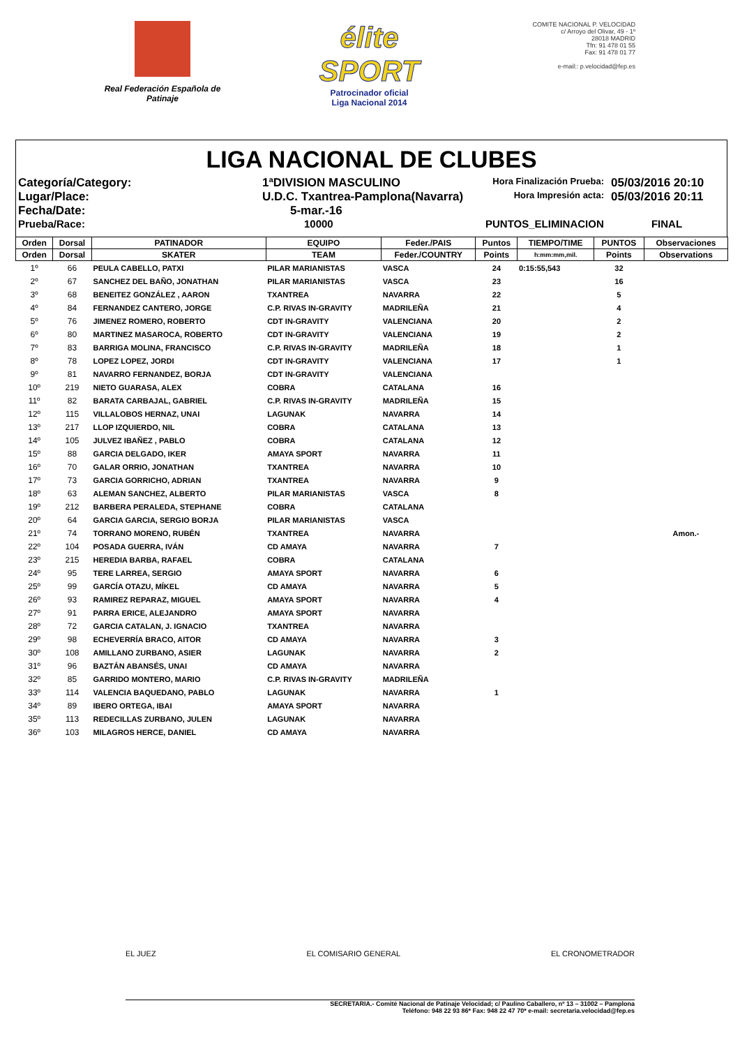Real Federación Española de Patinaje
élite SPORT
Patrocinador oficial
Liga Nacional 2014
COMITE NACIONAL P. VELOCIDAD
c/ Arroyo del Olivar, 49 - 1º
28018 MADRID
Tfn: 91 478 01 55
Fax: 91 478 01 77
e-mail:: p.velocidad@fep.es
LIGA NACIONAL DE CLUBES
Categoría/Category:
1ªDIVISION MASCULINO
Hora Finalización Prueba:
05/03/2016 20:10
Lugar/Place:
U.D.C. Txantrea-Pamplona(Navarra)
Hora Impresión acta:
05/03/2016 20:11
Fecha/Date:
5-mar.-16
Prueba/Race:
10000
PUNTOS_ELIMINACION
FINAL
| Orden | Dorsal | PATINADOR | EQUIPO | Feder./PAIS | Puntos | TIEMPO/TIME | PUNTOS | Observaciones |
| --- | --- | --- | --- | --- | --- | --- | --- | --- |
| Orden | Dorsal | SKATER | TEAM | Feder./COUNTRY | Points | h:mm:mm,mil. | Points | Observations |
| 1º | 66 | PEULA CABELLO, PATXI | PILAR MARIANISTAS | VASCA | 24 | 0:15:55,543 | 32 | |
| 2º | 67 | SANCHEZ DEL BAÑO, JONATHAN | PILAR MARIANISTAS | VASCA | 23 | | 16 | |
| 3º | 68 | BENEITEZ GONZÁLEZ , AARON | TXANTREA | NAVARRA | 22 | | 5 | |
| 4º | 84 | FERNANDEZ CANTERO, JORGE | C.P. RIVAS IN-GRAVITY | MADRILEÑA | 21 | | 4 | |
| 5º | 76 | JIMENEZ ROMERO, ROBERTO | CDT IN-GRAVITY | VALENCIANA | 20 | | 2 | |
| 6º | 80 | MARTINEZ MASAROCA, ROBERTO | CDT IN-GRAVITY | VALENCIANA | 19 | | 2 | |
| 7º | 83 | BARRIGA MOLINA, FRANCISCO | C.P. RIVAS IN-GRAVITY | MADRILEÑA | 18 | | 1 | |
| 8º | 78 | LOPEZ LOPEZ, JORDI | CDT IN-GRAVITY | VALENCIANA | 17 | | 1 | |
| 9º | 81 | NAVARRO FERNANDEZ, BORJA | CDT IN-GRAVITY | VALENCIANA | | | | |
| 10º | 219 | NIETO GUARASA, ALEX | COBRA | CATALANA | 16 | | | |
| 11º | 82 | BARATA CARBAJAL, GABRIEL | C.P. RIVAS IN-GRAVITY | MADRILEÑA | 15 | | | |
| 12º | 115 | VILLALOBOS HERNAZ, UNAI | LAGUNAK | NAVARRA | 14 | | | |
| 13º | 217 | LLOP IZQUIERDO, NIL | COBRA | CATALANA | 13 | | | |
| 14º | 105 | JULVEZ IBAÑEZ , PABLO | COBRA | CATALANA | 12 | | | |
| 15º | 88 | GARCIA DELGADO, IKER | AMAYA SPORT | NAVARRA | 11 | | | |
| 16º | 70 | GALAR ORRIO, JONATHAN | TXANTREA | NAVARRA | 10 | | | |
| 17º | 73 | GARCIA GORRICHO, ADRIAN | TXANTREA | NAVARRA | 9 | | | |
| 18º | 63 | ALEMAN SANCHEZ, ALBERTO | PILAR MARIANISTAS | VASCA | 8 | | | |
| 19º | 212 | BARBERA PERALEDA, STEPHANE | COBRA | CATALANA | | | | |
| 20º | 64 | GARCIA GARCIA, SERGIO BORJA | PILAR MARIANISTAS | VASCA | | | | |
| 21º | 74 | TORRANO MORENO, RUBÉN | TXANTREA | NAVARRA | | | | Amon.- |
| 22º | 104 | POSADA GUERRA, IVÁN | CD AMAYA | NAVARRA | 7 | | | |
| 23º | 215 | HEREDIA BARBA, RAFAEL | COBRA | CATALANA | | | | |
| 24º | 95 | TERE LARREA, SERGIO | AMAYA SPORT | NAVARRA | 6 | | | |
| 25º | 99 | GARCÍA OTAZU, MÍKEL | CD AMAYA | NAVARRA | 5 | | | |
| 26º | 93 | RAMIREZ REPARAZ, MIGUEL | AMAYA SPORT | NAVARRA | 4 | | | |
| 27º | 91 | PARRA ERICE, ALEJANDRO | AMAYA SPORT | NAVARRA | | | | |
| 28º | 72 | GARCIA CATALAN, J. IGNACIO | TXANTREA | NAVARRA | | | | |
| 29º | 98 | ECHEVERRÍA BRACO, AITOR | CD AMAYA | NAVARRA | 3 | | | |
| 30º | 108 | AMILLANO ZURBANO, ASIER | LAGUNAK | NAVARRA | 2 | | | |
| 31º | 96 | BAZTÁN ABANSÉS, UNAI | CD AMAYA | NAVARRA | | | | |
| 32º | 85 | GARRIDO MONTERO, MARIO | C.P. RIVAS IN-GRAVITY | MADRILEÑA | | | | |
| 33º | 114 | VALENCIA BAQUEDANO, PABLO | LAGUNAK | NAVARRA | 1 | | | |
| 34º | 89 | IBERO ORTEGA, IBAI | AMAYA SPORT | NAVARRA | | | | |
| 35º | 113 | REDECILLAS ZURBANO, JULEN | LAGUNAK | NAVARRA | | | | |
| 36º | 103 | MILAGROS HERCE, DANIEL | CD AMAYA | NAVARRA | | | | |
EL JUEZ EL COMISARIO GENERAL EL CRONOMETRADOR
SECRETARIA.- Comité Nacional de Patinaje Velocidad; c/ Paulino Caballero, nº 13 – 31002 – Pamplona
Teléfono: 948 22 93 86* Fax: 948 22 47 70* e-mail: secretaria.velocidad@fep.es